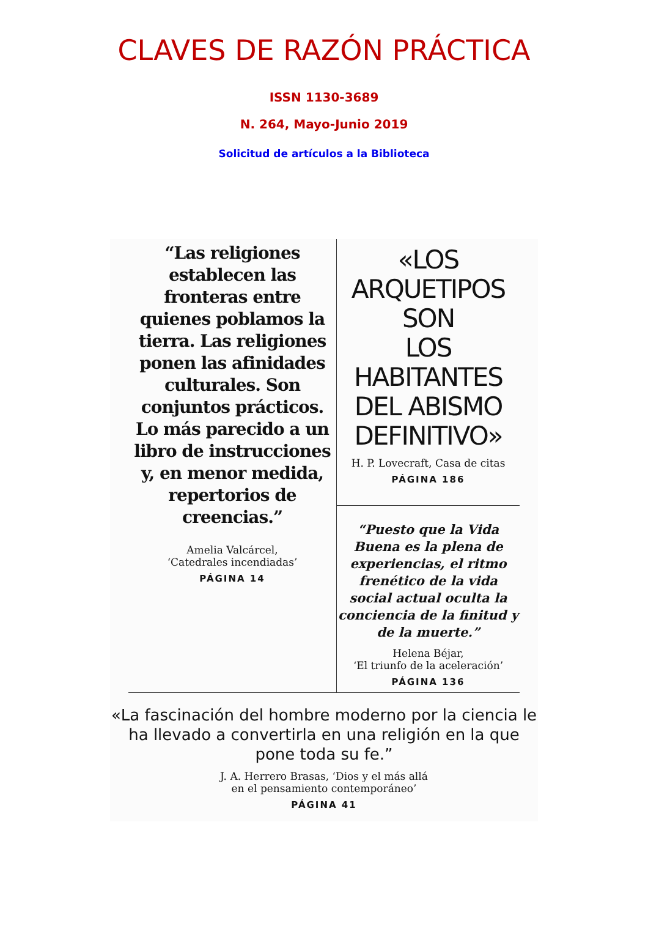CLAVES DE RAZÓN PRÁCTICA
ISSN 1130-3689
N. 264, Mayo-Junio 2019
Solicitud de artículos a la Biblioteca
“Las religiones establecen las fronteras entre quienes poblamos la tierra. Las religiones ponen las afinidades culturales. Son conjuntos prácticos. Lo más parecido a un libro de instrucciones y, en menor medida, repertorios de creencias.”
Amelia Valcárcel,
‘Catedrales incendiadas’
PÁGINA 14
«LOS
ARQUETIPOS SON
LOS HABITANTES
DEL ABISMO
DEFINITIVO»
H. P. Lovecraft, Casa de citas
PÁGINA 186
“Puesto que la Vida Buena es la plena de experiencias, el ritmo frenético de la vida social actual oculta la conciencia de la finitud y de la muerte.”
Helena Béjar,
‘El triunfo de la aceleración’
PÁGINA 136
«La fascinación del hombre moderno por la ciencia le ha llevado a convertirla en una religión en la que pone toda su fe.”
J. A. Herrero Brasas, ‘Dios y el más allá
en el pensamiento contemporáneo’
PÁGINA 41